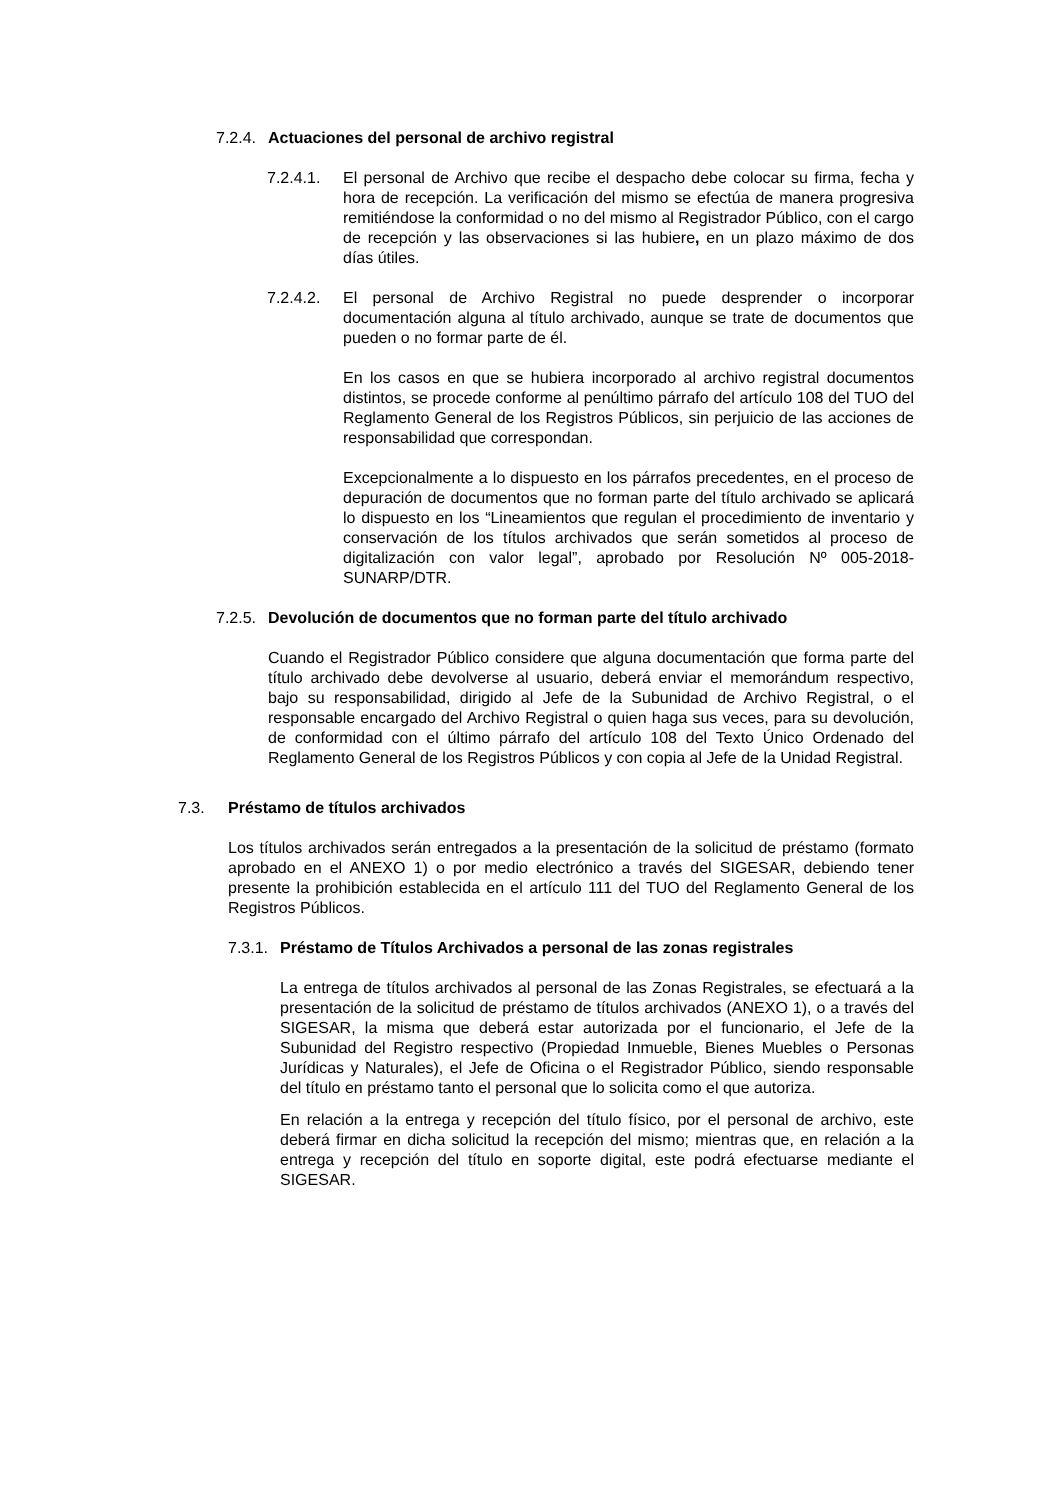7.2.4. Actuaciones del personal de archivo registral
7.2.4.1.
El personal de Archivo que recibe el despacho debe colocar su firma, fecha y hora de recepción. La verificación del mismo se efectúa de manera progresiva remitiéndose la conformidad o no del mismo al Registrador Público, con el cargo de recepción y las observaciones si las hubiere, en un plazo máximo de dos días útiles.
7.2.4.2.
El personal de Archivo Registral no puede desprender o incorporar documentación alguna al título archivado, aunque se trate de documentos que pueden o no formar parte de él.
En los casos en que se hubiera incorporado al archivo registral documentos distintos, se procede conforme al penúltimo párrafo del artículo 108 del TUO del Reglamento General de los Registros Públicos, sin perjuicio de las acciones de responsabilidad que correspondan.
Excepcionalmente a lo dispuesto en los párrafos precedentes, en el proceso de depuración de documentos que no forman parte del título archivado se aplicará lo dispuesto en los “Lineamientos que regulan el procedimiento de inventario y conservación de los títulos archivados que serán sometidos al proceso de digitalización con valor legal”, aprobado por Resolución Nº 005-2018-SUNARP/DTR.
7.2.5. Devolución de documentos que no forman parte del título archivado
Cuando el Registrador Público considere que alguna documentación que forma parte del título archivado debe devolverse al usuario, deberá enviar el memorándum respectivo, bajo su responsabilidad, dirigido al Jefe de la Subunidad de Archivo Registral, o el responsable encargado del Archivo Registral o quien haga sus veces, para su devolución, de conformidad con el último párrafo del artículo 108 del Texto Único Ordenado del Reglamento General de los Registros Públicos y con copia al Jefe de la Unidad Registral.
7.3. Préstamo de títulos archivados
Los títulos archivados serán entregados a la presentación de la solicitud de préstamo (formato aprobado en el ANEXO 1) o por medio electrónico a través del SIGESAR, debiendo tener presente la prohibición establecida en el artículo 111 del TUO del Reglamento General de los Registros Públicos.
7.3.1. Préstamo de Títulos Archivados a personal de las zonas registrales
La entrega de títulos archivados al personal de las Zonas Registrales, se efectuará a la presentación de la solicitud de préstamo de títulos archivados (ANEXO 1), o a través del SIGESAR, la misma que deberá estar autorizada por el funcionario, el Jefe de la Subunidad del Registro respectivo (Propiedad Inmueble, Bienes Muebles o Personas Jurídicas y Naturales), el Jefe de Oficina o el Registrador Público, siendo responsable del título en préstamo tanto el personal que lo solicita como el que autoriza.
En relación a la entrega y recepción del título físico, por el personal de archivo, este deberá firmar en dicha solicitud la recepción del mismo; mientras que, en relación a la entrega y recepción del título en soporte digital, este podrá efectuarse mediante el SIGESAR.